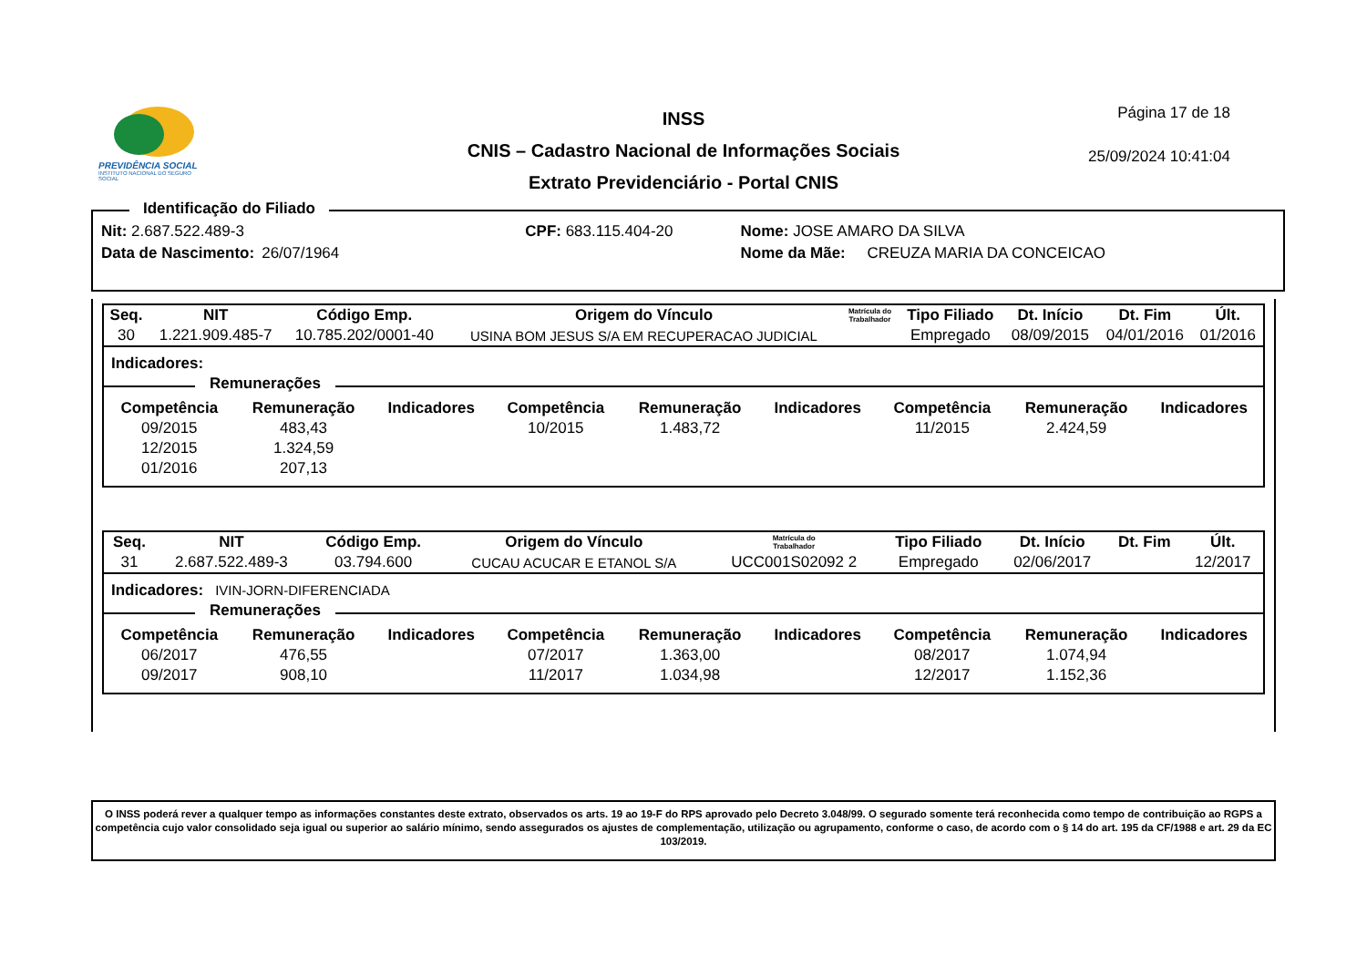PREVIDÊNCIA SOCIAL
INSTITUTO NACIONAL DO SEGURO SOCIAL
INSS
CNIS – Cadastro Nacional de Informações Sociais
Extrato Previdenciário - Portal CNIS
Página 17 de 18
25/09/2024 10:41:04
Identificação do Filiado
| Nit: 2.687.522.489-3 | | CPF: 683.115.404-20 | Nome: JOSE AMARO DA SILVA |
| Data de Nascimento: | 26/07/1964 | | Nome da Mãe: CREUZA MARIA DA CONCEICAO |
| Seq. | NIT | Código Emp. | Origem do Vínculo | Matrícula do Trabalhador | Tipo Filiado | Dt. Início | Dt. Fim | Últ. |
| --- | --- | --- | --- | --- | --- | --- | --- | --- |
| 30 | 1.221.909.485-7 | 10.785.202/0001-40 | USINA BOM JESUS S/A EM RECUPERACAO JUDICIAL | | Empregado | 08/09/2015 | 04/01/2016 | 01/2016 |
Indicadores:
Remunerações
| Competência | Remuneração | Indicadores | Competência | Remuneração | Indicadores | Competência | Remuneração | Indicadores |
| --- | --- | --- | --- | --- | --- | --- | --- | --- |
| 09/2015 | 483,43 | | 10/2015 | 1.483,72 | | 11/2015 | 2.424,59 | |
| 12/2015 | 1.324,59 | | | | | | | |
| 01/2016 | 207,13 | | | | | | | |
| Seq. | NIT | Código Emp. | Origem do Vínculo | Matrícula do Trabalhador | Tipo Filiado | Dt. Início | Dt. Fim | Últ. |
| --- | --- | --- | --- | --- | --- | --- | --- | --- |
| 31 | 2.687.522.489-3 | 03.794.600 | CUCAU ACUCAR E ETANOL S/A | UCC001S02092 2 | Empregado | 02/06/2017 | | 12/2017 |
Indicadores: IVIN-JORN-DIFERENCIADA
Remunerações
| Competência | Remuneração | Indicadores | Competência | Remuneração | Indicadores | Competência | Remuneração | Indicadores |
| --- | --- | --- | --- | --- | --- | --- | --- | --- |
| 06/2017 | 476,55 | | 07/2017 | 1.363,00 | | 08/2017 | 1.074,94 | |
| 09/2017 | 908,10 | | 11/2017 | 1.034,98 | | 12/2017 | 1.152,36 | |
O INSS poderá rever a qualquer tempo as informações constantes deste extrato, observados os arts. 19 ao 19-F do RPS aprovado pelo Decreto 3.048/99. O segurado somente terá reconhecida como tempo de contribuição ao RGPS a competência cujo valor consolidado seja igual ou superior ao salário mínimo, sendo assegurados os ajustes de complementação, utilização ou agrupamento, conforme o caso, de acordo com o § 14 do art. 195 da CF/1988 e art. 29 da EC 103/2019.